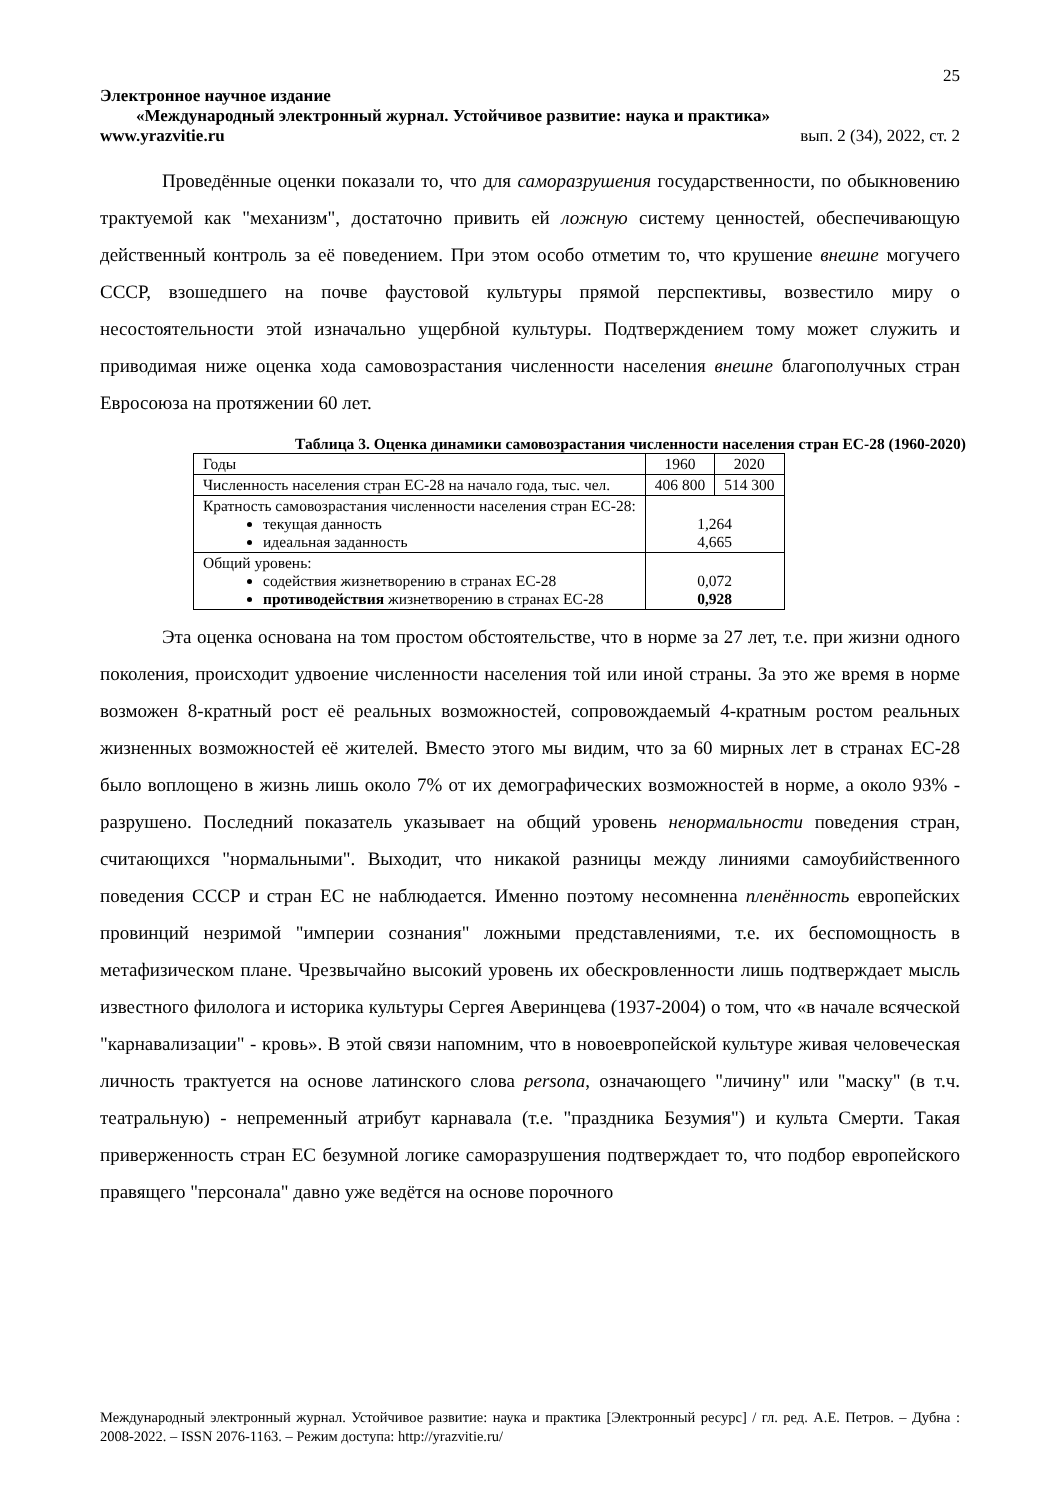25
Электронное научное издание
«Международный электронный журнал. Устойчивое развитие: наука и практика»
www.yrazvitie.ru вып. 2 (34), 2022, ст. 2
Проведённые оценки показали то, что для саморазрушения государственности, по обыкновению трактуемой как "механизм", достаточно привить ей ложную систему ценностей, обеспечивающую действенный контроль за её поведением. При этом особо отметим то, что крушение внешне могучего СССР, взошедшего на почве фаустовой культуры прямой перспективы, возвестило миру о несостоятельности этой изначально ущербной культуры. Подтверждением тому может служить и приводимая ниже оценка хода самовозрастания численности населения внешне благополучных стран Евросоюза на протяжении 60 лет.
Таблица 3. Оценка динамики самовозрастания численности населения стран ЕС-28 (1960-2020)
| Годы | 1960 | 2020 |
| Численность населения стран ЕС-28 на начало года, тыс. чел. | 406 800 | 514 300 |
| Кратность самовозрастания численности населения стран ЕС-28: текущая данность идеальная заданность | 1,264 4,665 | |
| Общий уровень: содействия жизнетворению в странах ЕС-28 противодействия жизнетворению в странах ЕС-28 | 0,072 0,928 | |
Эта оценка основана на том простом обстоятельстве, что в норме за 27 лет, т.е. при жизни одного поколения, происходит удвоение численности населения той или иной страны. За это же время в норме возможен 8-кратный рост её реальных возможностей, сопровождаемый 4-кратным ростом реальных жизненных возможностей её жителей. Вместо этого мы видим, что за 60 мирных лет в странах ЕС-28 было воплощено в жизнь лишь около 7% от их демографических возможностей в норме, а около 93% - разрушено. Последний показатель указывает на общий уровень ненормальности поведения стран, считающихся "нормальными". Выходит, что никакой разницы между линиями самоубийственного поведения СССР и стран ЕС не наблюдается. Именно поэтому несомненна пленённость европейских провинций незримой "империи сознания" ложными представлениями, т.е. их беспомощность в метафизическом плане. Чрезвычайно высокий уровень их обескровленности лишь подтверждает мысль известного филолога и историка культуры Сергея Аверинцева (1937-2004) о том, что «в начале всяческой "карнавализации" - кровь». В этой связи напомним, что в новоевропейской культуре живая человеческая личность трактуется на основе латинского слова persona, означающего "личину" или "маску" (в т.ч. театральную) - непременный атрибут карнавала (т.е. "праздника Безумия") и культа Смерти. Такая приверженность стран ЕС безумной логике саморазрушения подтверждает то, что подбор европейского правящего "персонала" давно уже ведётся на основе порочного
Международный электронный журнал. Устойчивое развитие: наука и практика [Электронный ресурс] / гл. ред. А.Е. Петров. – Дубна : 2008-2022. – ISSN 2076-1163. – Режим доступа: http://yrazvitie.ru/